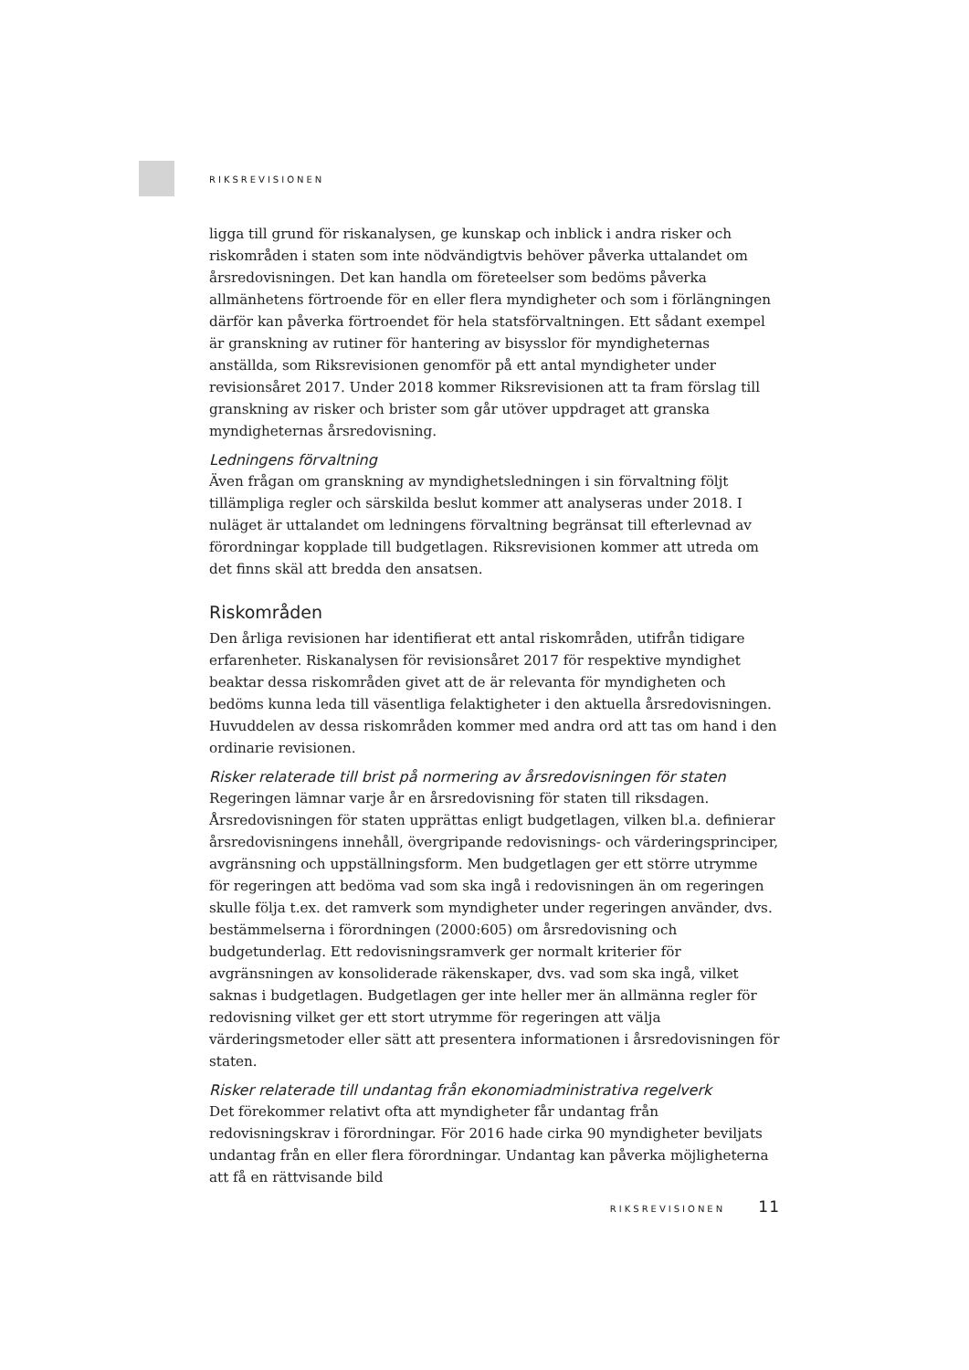RIKSREVISIONEN
ligga till grund för riskanalysen, ge kunskap och inblick i andra risker och riskområden i staten som inte nödvändigtvis behöver påverka uttalandet om årsredovisningen. Det kan handla om företeelser som bedöms påverka allmänhetens förtroende för en eller flera myndigheter och som i förlängningen därför kan påverka förtroendet för hela statsförvaltningen. Ett sådant exempel är granskning av rutiner för hantering av bisysslor för myndigheternas anställda, som Riksrevisionen genomför på ett antal myndigheter under revisionsåret 2017. Under 2018 kommer Riksrevisionen att ta fram förslag till granskning av risker och brister som går utöver uppdraget att granska myndigheternas årsredovisning.
Ledningens förvaltning
Även frågan om granskning av myndighetsledningen i sin förvaltning följt tillämpliga regler och särskilda beslut kommer att analyseras under 2018. I nuläget är uttalandet om ledningens förvaltning begränsat till efterlevnad av förordningar kopplade till budgetlagen. Riksrevisionen kommer att utreda om det finns skäl att bredda den ansatsen.
Riskområden
Den årliga revisionen har identifierat ett antal riskområden, utifrån tidigare erfarenheter. Riskanalysen för revisionsåret 2017 för respektive myndighet beaktar dessa riskområden givet att de är relevanta för myndigheten och bedöms kunna leda till väsentliga felaktigheter i den aktuella årsredovisningen. Huvuddelen av dessa riskområden kommer med andra ord att tas om hand i den ordinarie revisionen.
Risker relaterade till brist på normering av årsredovisningen för staten
Regeringen lämnar varje år en årsredovisning för staten till riksdagen. Årsredovisningen för staten upprättas enligt budgetlagen, vilken bl.a. definierar årsredovisningens innehåll, övergripande redovisnings- och värderingsprinciper, avgränsning och uppställningsform. Men budgetlagen ger ett större utrymme för regeringen att bedöma vad som ska ingå i redovisningen än om regeringen skulle följa t.ex. det ramverk som myndigheter under regeringen använder, dvs. bestämmelserna i förordningen (2000:605) om årsredovisning och budgetunderlag. Ett redovisningsramverk ger normalt kriterier för avgränsningen av konsoliderade räkenskaper, dvs. vad som ska ingå, vilket saknas i budgetlagen. Budgetlagen ger inte heller mer än allmänna regler för redovisning vilket ger ett stort utrymme för regeringen att välja värderingsmetoder eller sätt att presentera informationen i årsredovisningen för staten.
Risker relaterade till undantag från ekonomiadministrativa regelverk
Det förekommer relativt ofta att myndigheter får undantag från redovisningskrav i förordningar. För 2016 hade cirka 90 myndigheter beviljats undantag från en eller flera förordningar. Undantag kan påverka möjligheterna att få en rättvisande bild
RIKSREVISIONEN 11